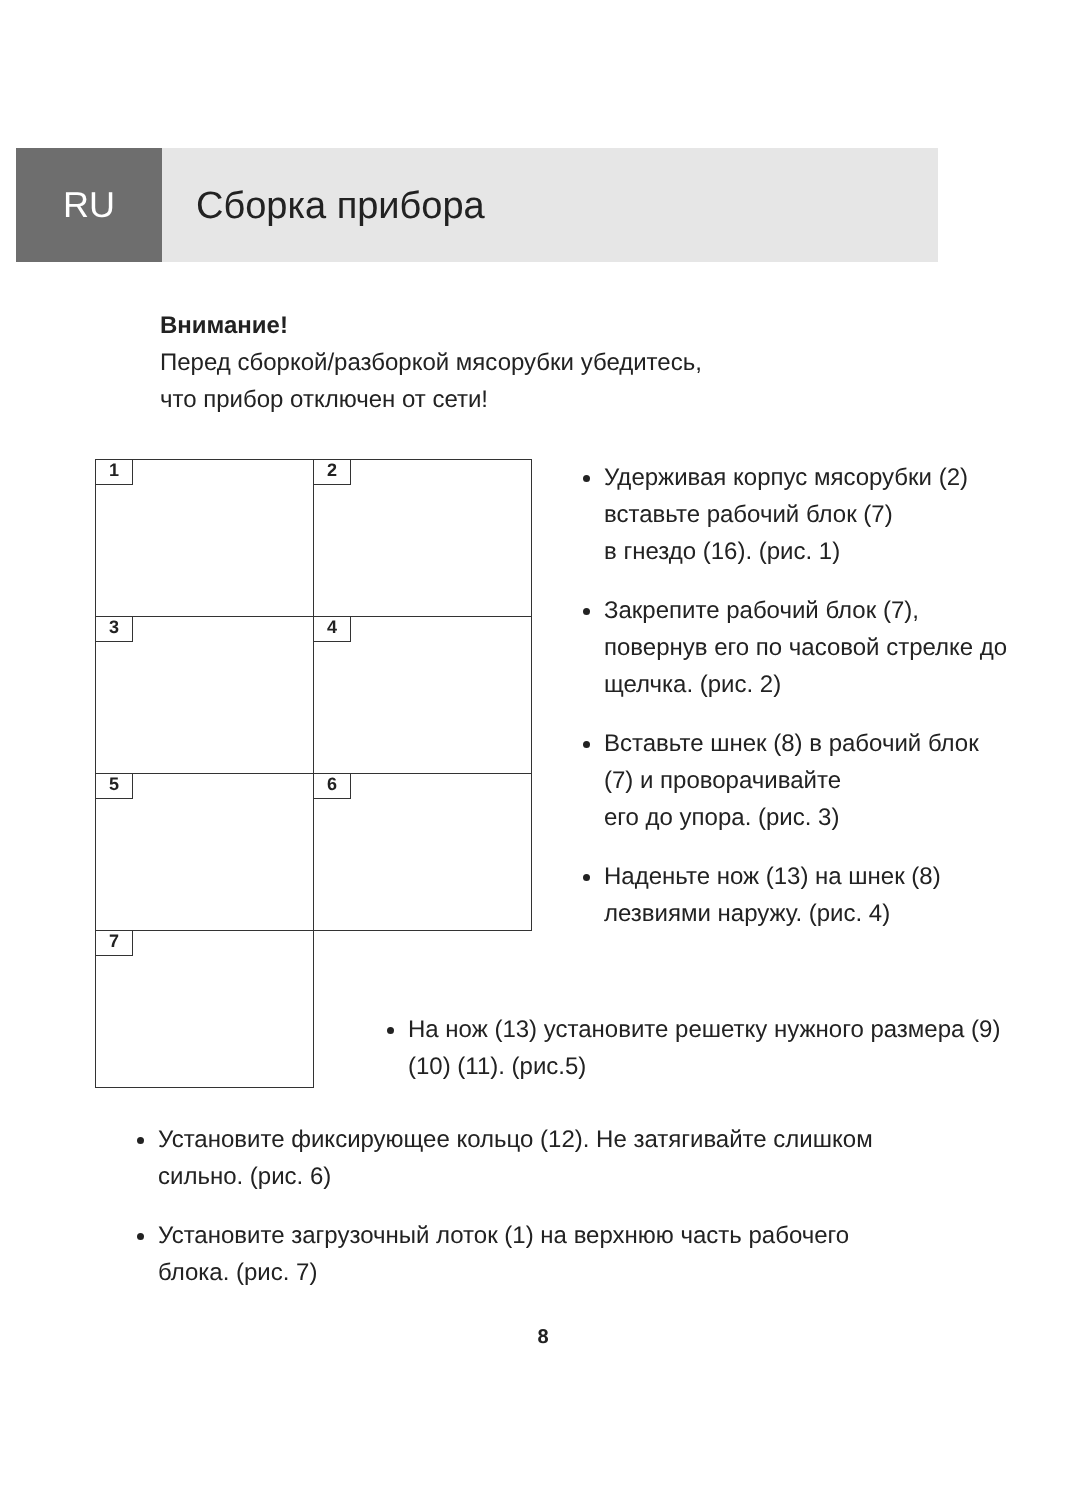RU Сборка прибора
Внимание!
Перед сборкой/разборкой мясорубки убедитесь,
что прибор отключен от сети!
1
2
3
4
5
6
7
Удерживая корпус мясорубки (2) вставьте рабочий блок (7)
в гнездо (16). (рис. 1)
Закрепите рабочий блок (7), повернув его по часовой стрелке до щелчка. (рис. 2)
Вставьте шнек (8) в рабочий блок (7) и проворачивайте
его до упора. (рис. 3)
Наденьте нож (13) на шнек (8) лезвиями наружу. (рис. 4)
На нож (13) установите решетку нужного размера (9) (10) (11). (рис.5)
Установите фиксирующее кольцо (12). Не затягивайте слишком
сильно. (рис. 6)
Установите загрузочный лоток (1) на верхнюю часть рабочего
блока. (рис. 7)
8